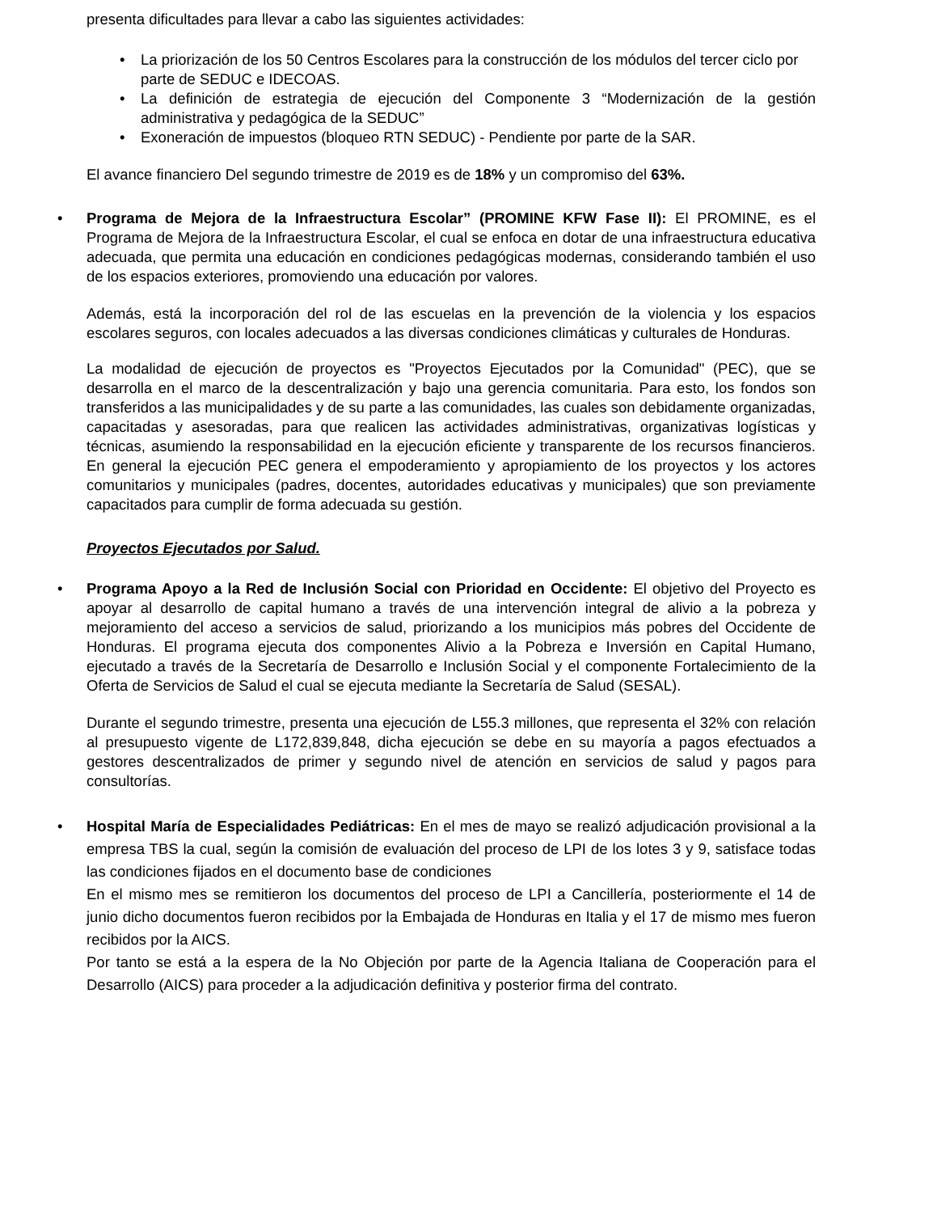presenta dificultades para llevar a cabo las siguientes actividades:
• La priorización de los 50 Centros Escolares para la construcción de los módulos del tercer ciclo por parte de SEDUC e IDECOAS.
• La definición de estrategia de ejecución del Componente 3 “Modernización de la gestión administrativa y pedagógica de la SEDUC”
• Exoneración de impuestos (bloqueo RTN SEDUC) - Pendiente por parte de la SAR.
El avance financiero Del segundo trimestre de 2019 es de 18% y un compromiso del 63%.
• Programa de Mejora de la Infraestructura Escolar” (PROMINE KFW Fase II): El PROMINE, es el Programa de Mejora de la Infraestructura Escolar, el cual se enfoca en dotar de una infraestructura educativa adecuada, que permita una educación en condiciones pedagógicas modernas, considerando también el uso de los espacios exteriores, promoviendo una educación por valores.
Además, está la incorporación del rol de las escuelas en la prevención de la violencia y los espacios escolares seguros, con locales adecuados a las diversas condiciones climáticas y culturales de Honduras.
La modalidad de ejecución de proyectos es "Proyectos Ejecutados por la Comunidad" (PEC), que se desarrolla en el marco de la descentralización y bajo una gerencia comunitaria. Para esto, los fondos son transferidos a las municipalidades y de su parte a las comunidades, las cuales son debidamente organizadas, capacitadas y asesoradas, para que realicen las actividades administrativas, organizativas logísticas y técnicas, asumiendo la responsabilidad en la ejecución eficiente y transparente de los recursos financieros. En general la ejecución PEC genera el empoderamiento y apropiamiento de los proyectos y los actores comunitarios y municipales (padres, docentes, autoridades educativas y municipales) que son previamente capacitados para cumplir de forma adecuada su gestión.
Proyectos Ejecutados por Salud.
• Programa Apoyo a la Red de Inclusión Social con Prioridad en Occidente: El objetivo del Proyecto es apoyar al desarrollo de capital humano a través de una intervención integral de alivio a la pobreza y mejoramiento del acceso a servicios de salud, priorizando a los municipios más pobres del Occidente de Honduras. El programa ejecuta dos componentes Alivio a la Pobreza e Inversión en Capital Humano, ejecutado a través de la Secretaría de Desarrollo e Inclusión Social y el componente Fortalecimiento de la Oferta de Servicios de Salud el cual se ejecuta mediante la Secretaría de Salud (SESAL).
Durante el segundo trimestre, presenta una ejecución de L55.3 millones, que representa el 32% con relación al presupuesto vigente de L172,839,848, dicha ejecución se debe en su mayoría a pagos efectuados a gestores descentralizados de primer y segundo nivel de atención en servicios de salud y pagos para consultorías.
• Hospital María de Especialidades Pediátricas: En el mes de mayo se realizó adjudicación provisional a la empresa TBS la cual, según la comisión de evaluación del proceso de LPI de los lotes 3 y 9, satisface todas las condiciones fijados en el documento base de condiciones
En el mismo mes se remitieron los documentos del proceso de LPI a Cancillería, posteriormente el 14 de junio dicho documentos fueron recibidos por la Embajada de Honduras en Italia y el 17 de mismo mes fueron recibidos por la AICS.
Por tanto se está a la espera de la No Objeción por parte de la Agencia Italiana de Cooperación para el Desarrollo (AICS) para proceder a la adjudicación definitiva y posterior firma del contrato.